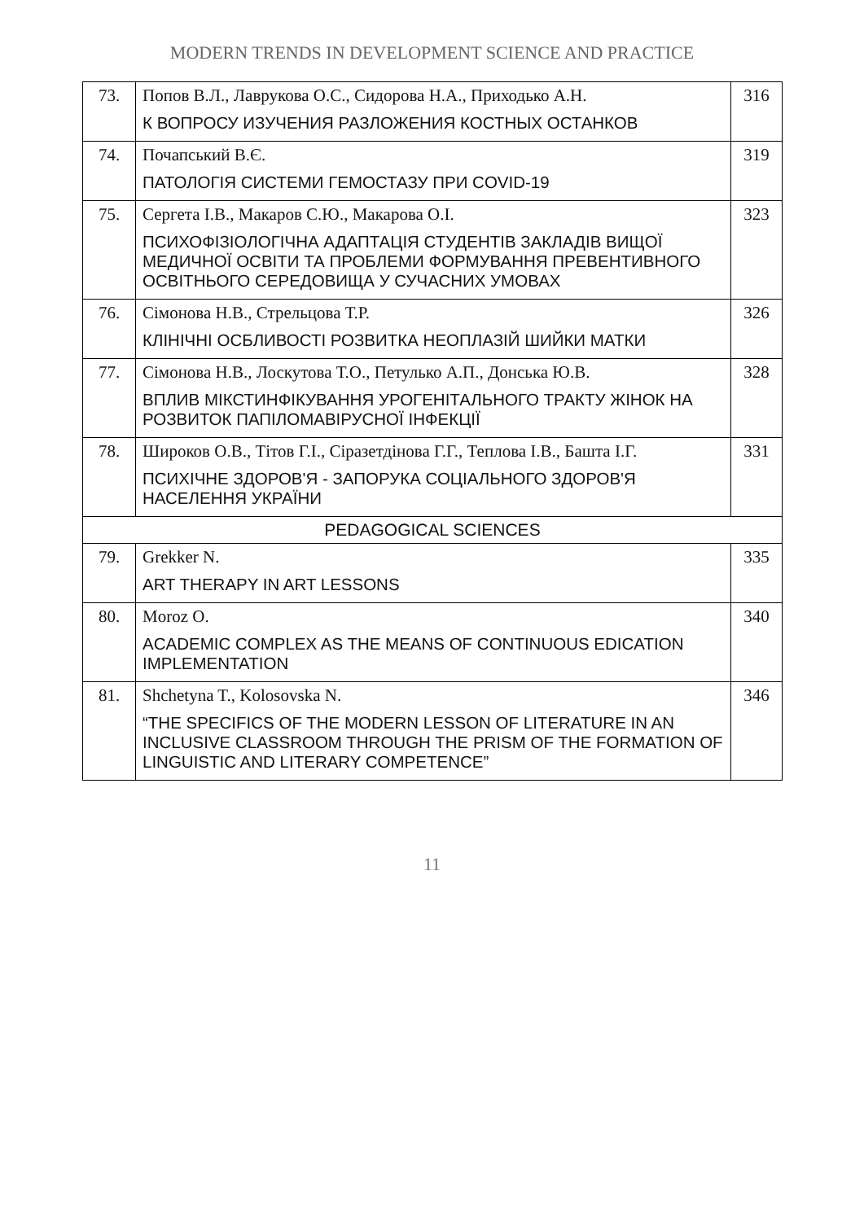MODERN TRENDS IN DEVELOPMENT SCIENCE AND PRACTICE
| 73. | Попов В.Л., Лаврукова О.С., Сидорова Н.А., Приходько А.Н. К ВОПРОСУ ИЗУЧЕНИЯ РАЗЛОЖЕНИЯ КОСТНЫХ ОСТАНКОВ | 316 |
| 74. | Почапський В.Є. ПАТОЛОГІЯ СИСТЕМИ ГЕМОСТАЗУ ПРИ COVID-19 | 319 |
| 75. | Сергета І.В., Макаров С.Ю., Макарова О.І. ПСИХОФІЗІОЛОГІЧНА АДАПТАЦІЯ СТУДЕНТІВ ЗАКЛАДІВ ВИЩОЇ МЕДИЧНОЇ ОСВІТИ ТА ПРОБЛЕМИ ФОРМУВАННЯ ПРЕВЕНТИВНОГО ОСВІТНЬОГО СЕРЕДОВИЩА У СУЧАСНИХ УМОВАХ | 323 |
| 76. | Сімонова Н.В., Стрельцова Т.Р. КЛІНІЧНІ ОСБЛИВОСТІ РОЗВИТКА НЕОПЛАЗІЙ ШИЙКИ МАТКИ | 326 |
| 77. | Сімонова Н.В., Лоскутова Т.О., Петулько А.П., Донська Ю.В. ВПЛИВ МІКСТИНФІКУВАННЯ УРОГЕНІТАЛЬНОГО ТРАКТУ ЖІНОК НА РОЗВИТОК ПАПІЛОМАВІРУСНОЇ ІНФЕКЦІЇ | 328 |
| 78. | Широков О.В., Тітов Г.І., Сіразетдінова Г.Г., Теплова І.В., Башта І.Г. ПСИХІЧНЕ ЗДОРОВ'Я - ЗАПОРУКА СОЦІАЛЬНОГО ЗДОРОВ'Я НАСЕЛЕННЯ УКРАЇНИ | 331 |
| PEDAGOGICAL SCIENCES | | |
| 79. | Grekker N. ART THERAPY IN ART LESSONS | 335 |
| 80. | Moroz O. ACADEMIC COMPLEX AS THE MEANS OF CONTINUOUS EDICATION IMPLEMENTATION | 340 |
| 81. | Shchetyna T., Kolosovska N. “THE SPECIFICS OF THE MODERN LESSON OF LITERATURE IN AN INCLUSIVE CLASSROOM THROUGH THE PRISM OF THE FORMATION OF LINGUISTIC AND LITERARY COMPETENCE” | 346 |
11